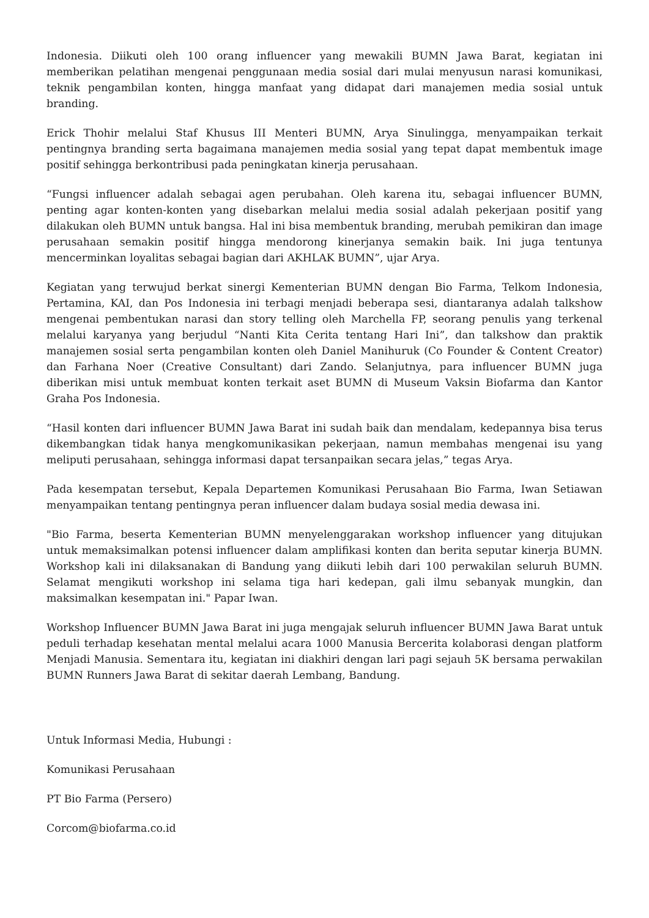Indonesia. Diikuti oleh 100 orang influencer yang mewakili BUMN Jawa Barat, kegiatan ini memberikan pelatihan mengenai penggunaan media sosial dari mulai menyusun narasi komunikasi, teknik pengambilan konten, hingga manfaat yang didapat dari manajemen media sosial untuk branding.
Erick Thohir melalui Staf Khusus III Menteri BUMN, Arya Sinulingga, menyampaikan terkait pentingnya branding serta bagaimana manajemen media sosial yang tepat dapat membentuk image positif sehingga berkontribusi pada peningkatan kinerja perusahaan.
“Fungsi influencer adalah sebagai agen perubahan. Oleh karena itu, sebagai influencer BUMN, penting agar konten-konten yang disebarkan melalui media sosial adalah pekerjaan positif yang dilakukan oleh BUMN untuk bangsa. Hal ini bisa membentuk branding, merubah pemikiran dan image perusahaan semakin positif hingga mendorong kinerjanya semakin baik. Ini juga tentunya mencerminkan loyalitas sebagai bagian dari AKHLAK BUMN”, ujar Arya.
Kegiatan yang terwujud berkat sinergi Kementerian BUMN dengan Bio Farma, Telkom Indonesia, Pertamina, KAI, dan Pos Indonesia ini terbagi menjadi beberapa sesi, diantaranya adalah talkshow mengenai pembentukan narasi dan story telling oleh Marchella FP, seorang penulis yang terkenal melalui karyanya yang berjudul “Nanti Kita Cerita tentang Hari Ini”, dan talkshow dan praktik manajemen sosial serta pengambilan konten oleh Daniel Manihuruk (Co Founder & Content Creator) dan Farhana Noer (Creative Consultant) dari Zando. Selanjutnya, para influencer BUMN juga diberikan misi untuk membuat konten terkait aset BUMN di Museum Vaksin Biofarma dan Kantor Graha Pos Indonesia.
“Hasil konten dari influencer BUMN Jawa Barat ini sudah baik dan mendalam, kedepannya bisa terus dikembangkan tidak hanya mengkomunikasikan pekerjaan, namun membahas mengenai isu yang meliputi perusahaan, sehingga informasi dapat tersanpaikan secara jelas,” tegas Arya.
Pada kesempatan tersebut, Kepala Departemen Komunikasi Perusahaan Bio Farma, Iwan Setiawan menyampaikan tentang pentingnya peran influencer dalam budaya sosial media dewasa ini.
"Bio Farma, beserta Kementerian BUMN menyelenggarakan workshop influencer yang ditujukan untuk memaksimalkan potensi influencer dalam amplifikasi konten dan berita seputar kinerja BUMN. Workshop kali ini dilaksanakan di Bandung yang diikuti lebih dari 100 perwakilan seluruh BUMN. Selamat mengikuti workshop ini selama tiga hari kedepan, gali ilmu sebanyak mungkin, dan maksimalkan kesempatan ini." Papar Iwan.
Workshop Influencer BUMN Jawa Barat ini juga mengajak seluruh influencer BUMN Jawa Barat untuk peduli terhadap kesehatan mental melalui acara 1000 Manusia Bercerita kolaborasi dengan platform Menjadi Manusia. Sementara itu, kegiatan ini diakhiri dengan lari pagi sejauh 5K bersama perwakilan BUMN Runners Jawa Barat di sekitar daerah Lembang, Bandung.
Untuk Informasi Media, Hubungi :
Komunikasi Perusahaan
PT Bio Farma (Persero)
Corcom@biofarma.co.id